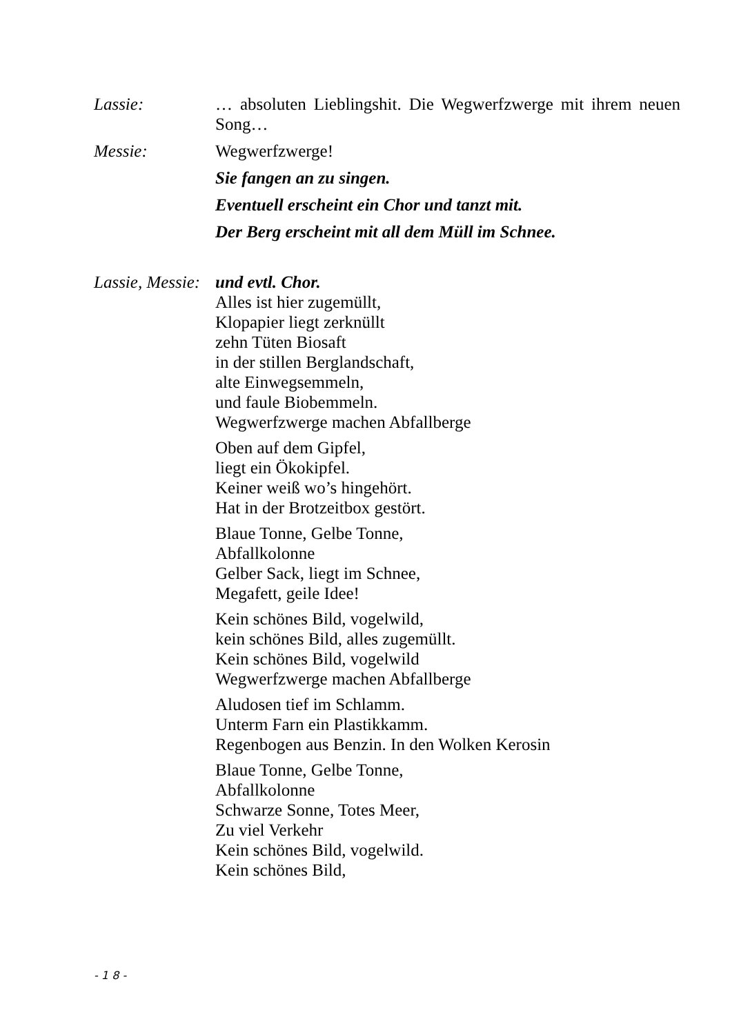Lassie: … absoluten Lieblingshit. Die Wegwerfzwerge mit ihrem neuen Song…
Messie: Wegwerfzwerge!
Sie fangen an zu singen.
Eventuell erscheint ein Chor und tanzt mit.
Der Berg erscheint mit all dem Müll im Schnee.
Lassie, Messie:
und evtl. Chor.
Alles ist hier zugemüllt,
Klopapier liegt zerknüllt
zehn Tüten Biosaft
in der stillen Berglandschaft,
alte Einwegsemmeln,
und faule Biobemmeln.
Wegwerfzwerge machen Abfallberge
Oben auf dem Gipfel,
liegt ein Ökokipfel.
Keiner weiß wo’s hingehört.
Hat in der Brotzeitbox gestört.
Blaue Tonne, Gelbe Tonne,
Abfallkolonne
Gelber Sack, liegt im Schnee,
Megafett, geile Idee!
Kein schönes Bild, vogelwild,
kein schönes Bild, alles zugemüllt.
Kein schönes Bild, vogelwild
Wegwerfzwerge machen Abfallberge
Aludosen tief im Schlamm.
Unterm Farn ein Plastikkamm.
Regenbogen aus Benzin. In den Wolken Kerosin
Blaue Tonne, Gelbe Tonne,
Abfallkolonne
Schwarze Sonne, Totes Meer,
Zu viel Verkehr
Kein schönes Bild, vogelwild.
Kein schönes Bild,
- 1 8 -